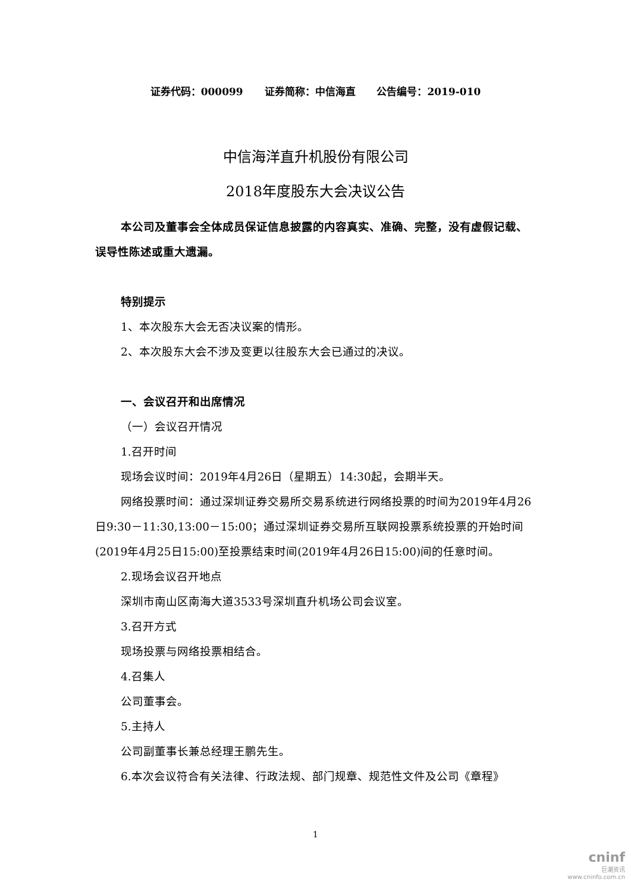证券代码：000099 证券简称：中信海直 公告编号：2019-010
中信海洋直升机股份有限公司
2018年度股东大会决议公告
本公司及董事会全体成员保证信息披露的内容真实、准确、完整，没有虚假记载、误导性陈述或重大遗漏。
特别提示
1、本次股东大会无否决议案的情形。
2、本次股东大会不涉及变更以往股东大会已通过的决议。
一、会议召开和出席情况
（一）会议召开情况
1.召开时间
现场会议时间：2019年4月26日（星期五）14:30起，会期半天。
网络投票时间：通过深圳证券交易所交易系统进行网络投票的时间为2019年4月26日9:30－11:30,13:00－15:00；通过深圳证券交易所互联网投票系统投票的开始时间(2019年4月25日15:00)至投票结束时间(2019年4月26日15:00)间的任意时间。
2.现场会议召开地点
深圳市南山区南海大道3533号深圳直升机场公司会议室。
3.召开方式
现场投票与网络投票相结合。
4.召集人
公司董事会。
5.主持人
公司副董事长兼总经理王鹏先生。
6.本次会议符合有关法律、行政法规、部门规章、规范性文件及公司《章程》
1
cninf
巨潮资讯
www.cninfo.com.cn